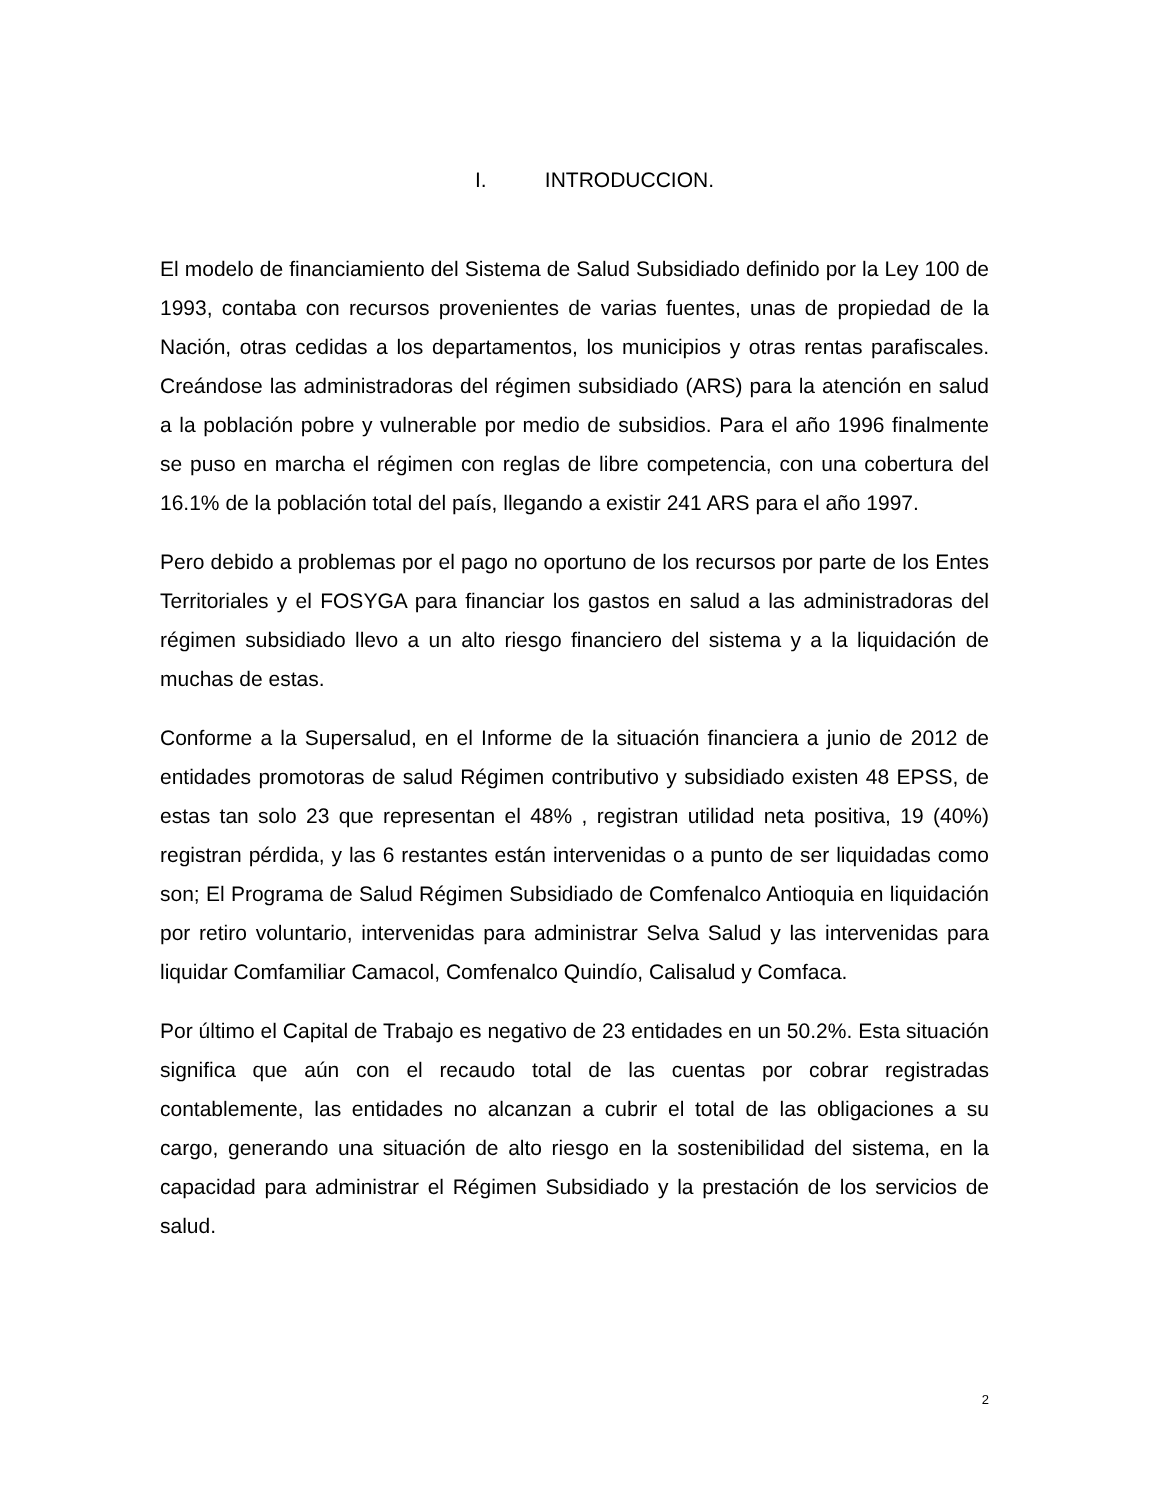I. INTRODUCCION.
El modelo de financiamiento del Sistema de Salud Subsidiado definido por la Ley 100 de 1993, contaba con recursos provenientes de varias fuentes, unas de propiedad de la Nación, otras cedidas a los departamentos, los municipios y otras rentas parafiscales. Creándose las administradoras del régimen subsidiado (ARS) para la atención en salud a la población pobre y vulnerable por medio de subsidios. Para el año 1996 finalmente se puso en marcha el régimen con reglas de libre competencia, con una cobertura del 16.1% de la población total del país, llegando a existir 241 ARS para el año 1997.
Pero debido a problemas por el pago no oportuno de los recursos por parte de los Entes Territoriales y el FOSYGA para financiar los gastos en salud a las administradoras del régimen subsidiado llevo a un alto riesgo financiero del sistema y a la liquidación de muchas de estas.
Conforme a la Supersalud, en el Informe de la situación financiera a junio de 2012 de entidades promotoras de salud Régimen contributivo y subsidiado existen 48 EPSS, de estas tan solo 23 que representan el 48% , registran utilidad neta positiva, 19 (40%) registran pérdida, y las 6 restantes están intervenidas o a punto de ser liquidadas como son; El Programa de Salud Régimen Subsidiado de Comfenalco Antioquia en liquidación por retiro voluntario, intervenidas para administrar Selva Salud y las intervenidas para liquidar Comfamiliar Camacol, Comfenalco Quindío, Calisalud y Comfaca.
Por último el Capital de Trabajo es negativo de 23 entidades en un 50.2%. Esta situación significa que aún con el recaudo total de las cuentas por cobrar registradas contablemente, las entidades no alcanzan a cubrir el total de las obligaciones a su cargo, generando una situación de alto riesgo en la sostenibilidad del sistema, en la capacidad para administrar el Régimen Subsidiado y la prestación de los servicios de salud.
2